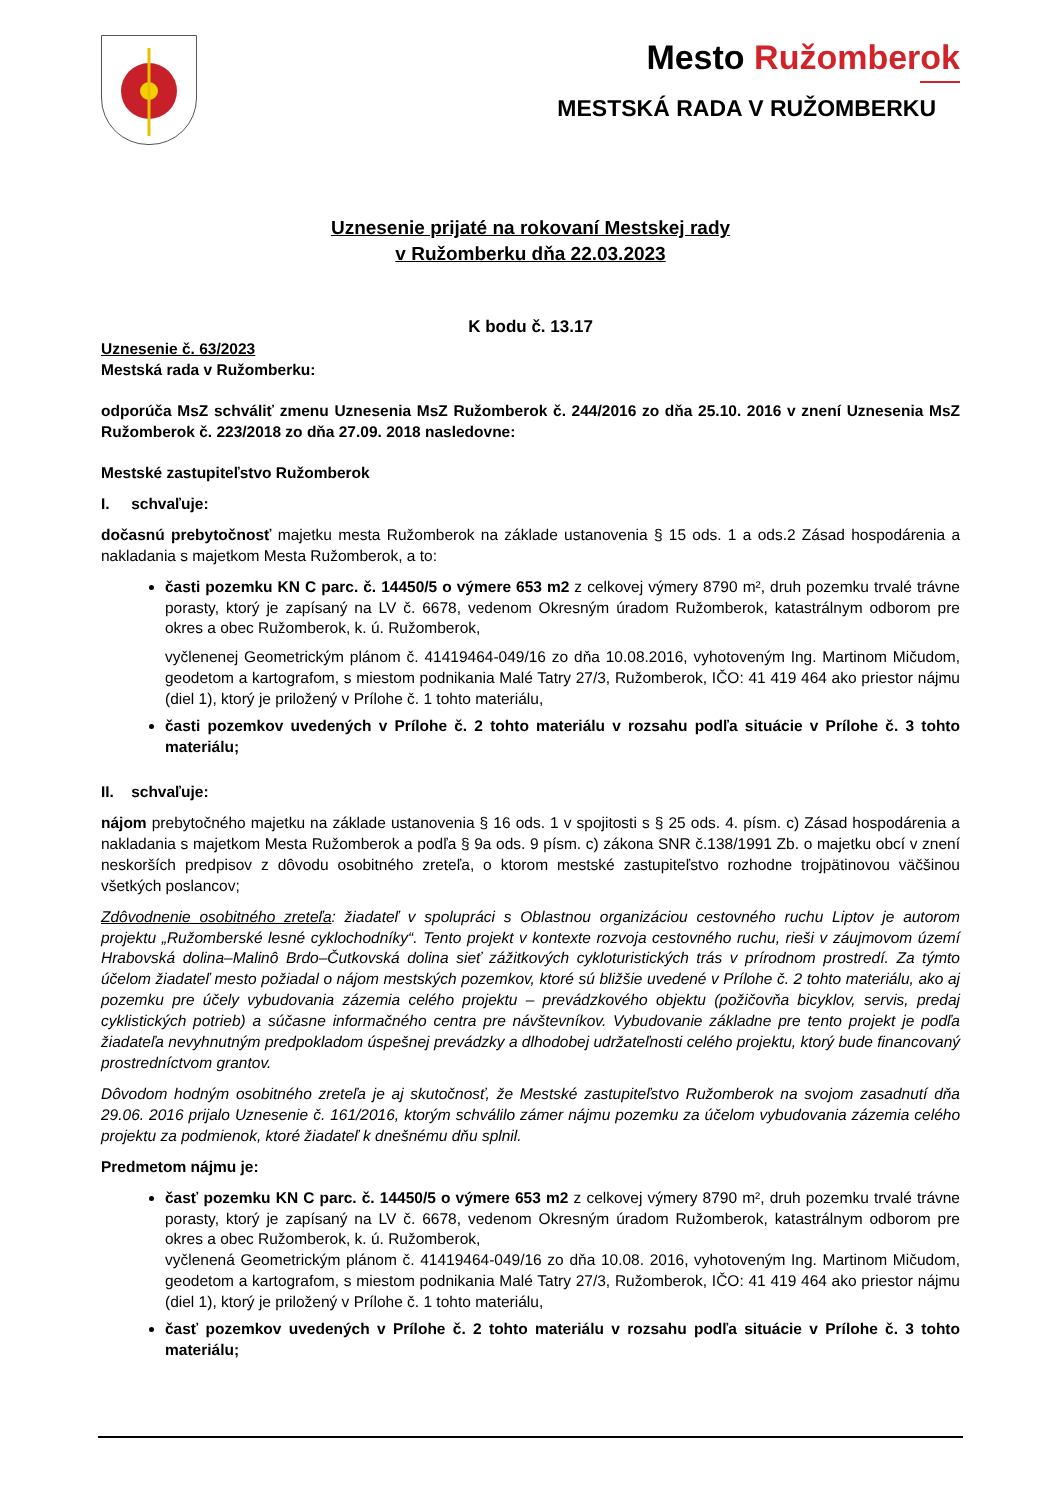Mesto Ružomberok
MESTSKÁ RADA V RUŽOMBERKU
Uznesenie prijaté na rokovaní Mestskej rady
v Ružomberku dňa 22.03.2023
K bodu č. 13.17
Uznesenie č. 63/2023
Mestská rada v Ružomberku:
odporúča MsZ schváliť zmenu Uznesenia MsZ Ružomberok č. 244/2016 zo dňa 25.10. 2016 v znení Uznesenia MsZ Ružomberok č. 223/2018 zo dňa 27.09. 2018 nasledovne:
Mestské zastupiteľstvo Ružomberok
I. schvaľuje:
dočasnú prebytočnosť majetku mesta Ružomberok na základe ustanovenia § 15 ods. 1 a ods.2 Zásad hospodárenia a nakladania s majetkom Mesta Ružomberok, a to:
časti pozemku KN C parc. č. 14450/5 o výmere 653 m2 z celkovej výmery 8790 m², druh pozemku trvalé trávne porasty, ktorý je zapísaný na LV č. 6678, vedenom Okresným úradom Ružomberok, katastrálnym odborom pre okres a obec Ružomberok, k. ú. Ružomberok,
vyčlenenej Geometrickým plánom č. 41419464-049/16 zo dňa 10.08.2016, vyhotoveným Ing. Martinom Mičudom, geodetom a kartografom, s miestom podnikania Malé Tatry 27/3, Ružomberok, IČO: 41 419 464 ako priestor nájmu (diel 1), ktorý je priložený v Prílohe č. 1 tohto materiálu,
časti pozemkov uvedených v Prílohe č. 2 tohto materiálu v rozsahu podľa situácie v Prílohe č. 3 tohto materiálu;
II. schvaľuje:
nájom prebytočného majetku na základe ustanovenia § 16 ods. 1 v spojitosti s § 25 ods. 4. písm. c) Zásad hospodárenia a nakladania s majetkom Mesta Ružomberok a podľa § 9a ods. 9 písm. c) zákona SNR č.138/1991 Zb. o majetku obcí v znení neskorších predpisov z dôvodu osobitného zreteľa, o ktorom mestské zastupiteľstvo rozhodne trojpätinovou väčšinou všetkých poslancov;
Zdôvodnenie osobitného zreteľa: žiadateľ v spolupráci s Oblastnou organizáciou cestovného ruchu Liptov je autorom projektu „Ružomberské lesné cyklochodníky“. Tento projekt v kontexte rozvoja cestovného ruchu, rieši v záujmovom území Hrabovská dolina–Malinô Brdo–Čutkovská dolina sieť zážitkových cykloturistických trás v prírodnom prostredí. Za týmto účelom žiadateľ mesto požiadal o nájom mestských pozemkov, ktoré sú bližšie uvedené v Prílohe č. 2 tohto materiálu, ako aj pozemku pre účely vybudovania zázemia celého projektu – prevádzkového objektu (požičovňa bicyklov, servis, predaj cyklistických potrieb) a súčasne informačného centra pre návštevníkov. Vybudovanie základne pre tento projekt je podľa žiadateľa nevyhnutným predpokladom úspešnej prevádzky a dlhodobej udržateľnosti celého projektu, ktorý bude financovaný prostredníctvom grantov.
Dôvodom hodným osobitného zreteľa je aj skutočnosť, že Mestské zastupiteľstvo Ružomberok na svojom zasadnutí dňa 29.06. 2016 prijalo Uznesenie č. 161/2016, ktorým schválilo zámer nájmu pozemku za účelom vybudovania zázemia celého projektu za podmienok, ktoré žiadateľ k dnešnému dňu splnil.
Predmetom nájmu je:
časť pozemku KN C parc. č. 14450/5 o výmere 653 m2 z celkovej výmery 8790 m², druh pozemku trvalé trávne porasty, ktorý je zapísaný na LV č. 6678, vedenom Okresným úradom Ružomberok, katastrálnym odborom pre okres a obec Ružomberok, k. ú. Ružomberok,
vyčlenená Geometrickým plánom č. 41419464-049/16 zo dňa 10.08. 2016, vyhotoveným Ing. Martinom Mičudom, geodetom a kartografom, s miestom podnikania Malé Tatry 27/3, Ružomberok, IČO: 41 419 464 ako priestor nájmu (diel 1), ktorý je priložený v Prílohe č. 1 tohto materiálu,
časť pozemkov uvedených v Prílohe č. 2 tohto materiálu v rozsahu podľa situácie v Prílohe č. 3 tohto materiálu;